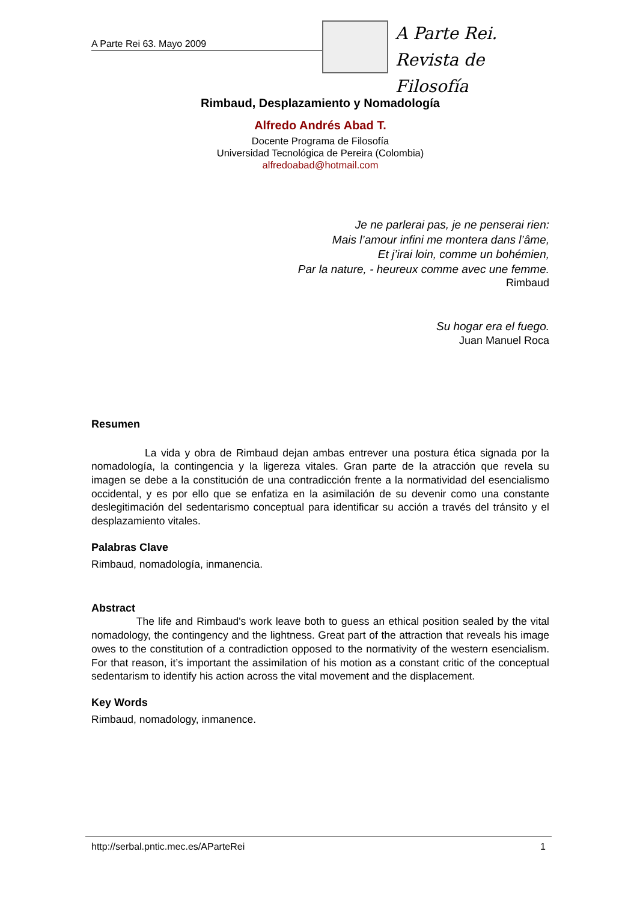A Parte Rei 63. Mayo 2009
A Parte Rei.
Revista de Filosofía
Rimbaud, Desplazamiento y Nomadología
Alfredo Andrés Abad T.
Docente Programa de Filosofía
Universidad Tecnológica de Pereira (Colombia)
alfredoabad@hotmail.com
Je ne parlerai pas, je ne penserai rien:
Mais l’amour infini me montera dans l’âme,
Et j’irai loin, comme un bohémien,
Par la nature, - heureux comme avec une femme.
Rimbaud
Su hogar era el fuego.
Juan Manuel Roca
Resumen
La vida y obra de Rimbaud dejan ambas entrever una postura ética signada por la nomadología, la contingencia y la ligereza vitales. Gran parte de la atracción que revela su imagen se debe a la constitución de una contradicción frente a la normatividad del esencialismo occidental, y es por ello que se enfatiza en la asimilación de su devenir como una constante deslegitimación del sedentarismo conceptual para identificar su acción a través del tránsito y el desplazamiento vitales.
Palabras Clave
Rimbaud, nomadología, inmanencia.
Abstract
The life and Rimbaud's work leave both to guess an ethical position sealed by the vital nomadology, the contingency and the lightness. Great part of the attraction that reveals his image owes to the constitution of a contradiction opposed to the normativity of the western esencialism. For that reason, it’s important the assimilation of his motion as a constant critic of the conceptual sedentarism to identify his action across the vital movement and the displacement.
Key Words
Rimbaud, nomadology, inmanence.
http://serbal.pntic.mec.es/AParteRei 1